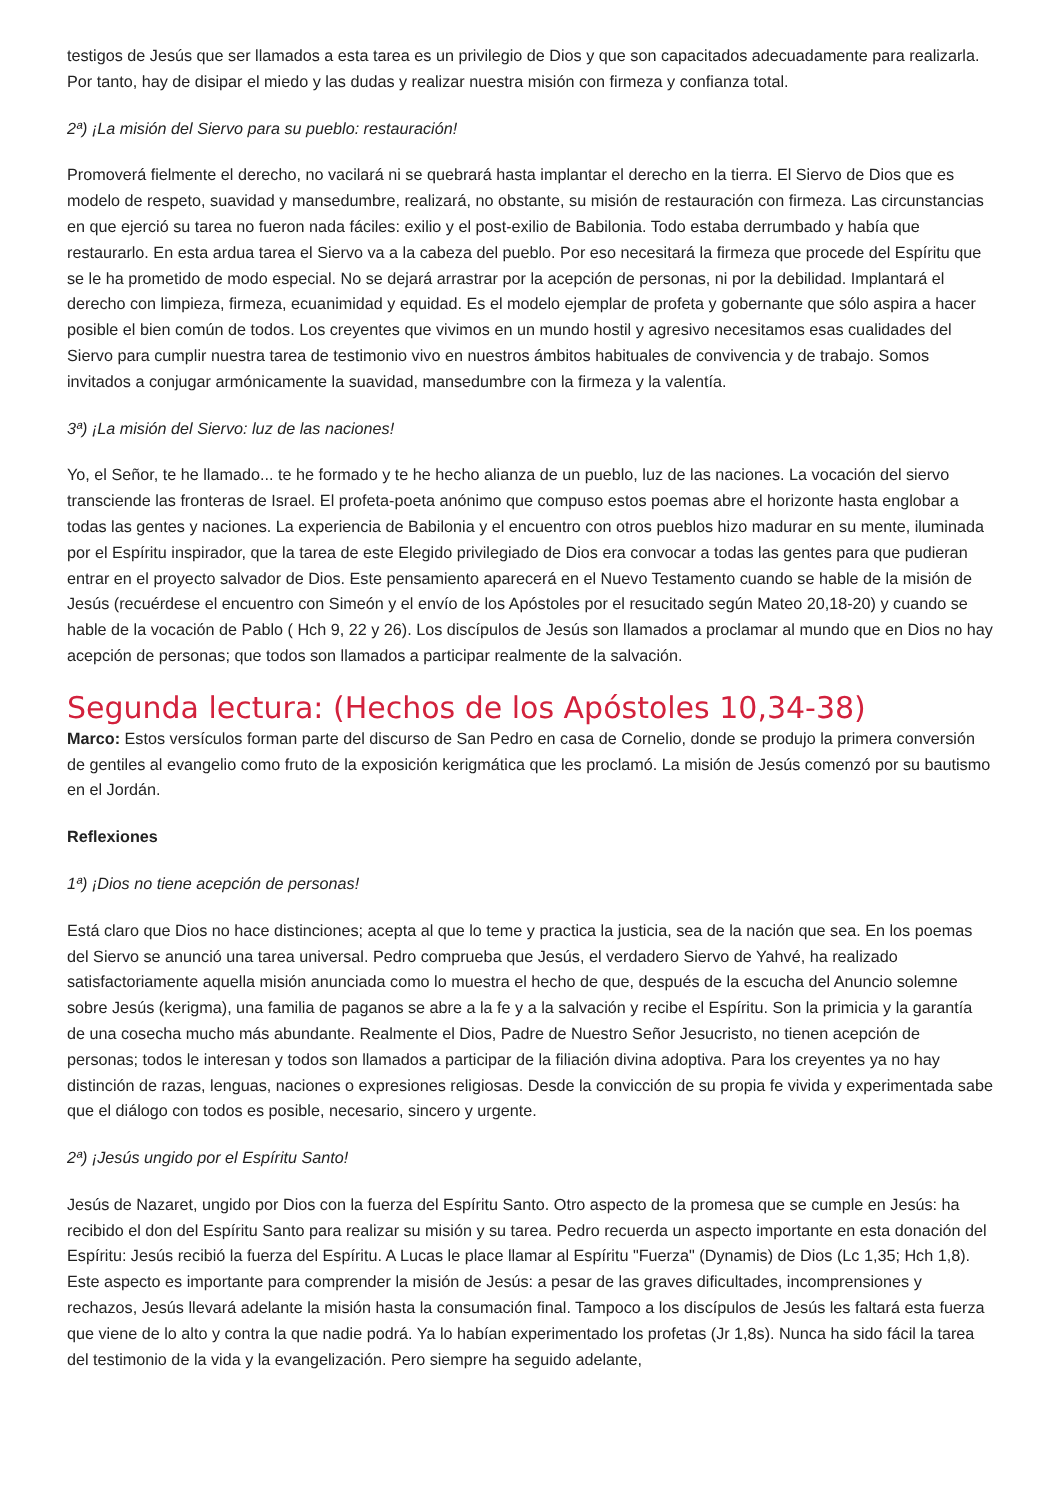testigos de Jesús que ser llamados a esta tarea es un privilegio de Dios y que son capacitados adecuadamente para realizarla. Por tanto, hay de disipar el miedo y las dudas y realizar nuestra misión con firmeza y confianza total.
2ª) ¡La misión del Siervo para su pueblo: restauración!
Promoverá fielmente el derecho, no vacilará ni se quebrará hasta implantar el derecho en la tierra. El Siervo de Dios que es modelo de respeto, suavidad y mansedumbre, realizará, no obstante, su misión de restauración con firmeza. Las circunstancias en que ejerció su tarea no fueron nada fáciles: exilio y el post-exilio de Babilonia. Todo estaba derrumbado y había que restaurarlo. En esta ardua tarea el Siervo va a la cabeza del pueblo. Por eso necesitará la firmeza que procede del Espíritu que se le ha prometido de modo especial. No se dejará arrastrar por la acepción de personas, ni por la debilidad. Implantará el derecho con limpieza, firmeza, ecuanimidad y equidad. Es el modelo ejemplar de profeta y gobernante que sólo aspira a hacer posible el bien común de todos. Los creyentes que vivimos en un mundo hostil y agresivo necesitamos esas cualidades del Siervo para cumplir nuestra tarea de testimonio vivo en nuestros ámbitos habituales de convivencia y de trabajo. Somos invitados a conjugar armónicamente la suavidad, mansedumbre con la firmeza y la valentía.
3ª) ¡La misión del Siervo: luz de las naciones!
Yo, el Señor, te he llamado... te he formado y te he hecho alianza de un pueblo, luz de las naciones. La vocación del siervo transciende las fronteras de Israel. El profeta-poeta anónimo que compuso estos poemas abre el horizonte hasta englobar a todas las gentes y naciones. La experiencia de Babilonia y el encuentro con otros pueblos hizo madurar en su mente, iluminada por el Espíritu inspirador, que la tarea de este Elegido privilegiado de Dios era convocar a todas las gentes para que pudieran entrar en el proyecto salvador de Dios. Este pensamiento aparecerá en el Nuevo Testamento cuando se hable de la misión de Jesús (recuérdese el encuentro con Simeón y el envío de los Apóstoles por el resucitado según Mateo 20,18-20) y cuando se hable de la vocación de Pablo ( Hch 9, 22 y 26). Los discípulos de Jesús son llamados a proclamar al mundo que en Dios no hay acepción de personas; que todos son llamados a participar realmente de la salvación.
Segunda lectura: (Hechos de los Apóstoles 10,34-38)
Marco: Estos versículos forman parte del discurso de San Pedro en casa de Cornelio, donde se produjo la primera conversión de gentiles al evangelio como fruto de la exposición kerigmática que les proclamó. La misión de Jesús comenzó por su bautismo en el Jordán.
Reflexiones
1ª) ¡Dios no tiene acepción de personas!
Está claro que Dios no hace distinciones; acepta al que lo teme y practica la justicia, sea de la nación que sea. En los poemas del Siervo se anunció una tarea universal. Pedro comprueba que Jesús, el verdadero Siervo de Yahvé, ha realizado satisfactoriamente aquella misión anunciada como lo muestra el hecho de que, después de la escucha del Anuncio solemne sobre Jesús (kerigma), una familia de paganos se abre a la fe y a la salvación y recibe el Espíritu. Son la primicia y la garantía de una cosecha mucho más abundante. Realmente el Dios, Padre de Nuestro Señor Jesucristo, no tienen acepción de personas; todos le interesan y todos son llamados a participar de la filiación divina adoptiva. Para los creyentes ya no hay distinción de razas, lenguas, naciones o expresiones religiosas. Desde la convicción de su propia fe vivida y experimentada sabe que el diálogo con todos es posible, necesario, sincero y urgente.
2ª) ¡Jesús ungido por el Espíritu Santo!
Jesús de Nazaret, ungido por Dios con la fuerza del Espíritu Santo. Otro aspecto de la promesa que se cumple en Jesús: ha recibido el don del Espíritu Santo para realizar su misión y su tarea. Pedro recuerda un aspecto importante en esta donación del Espíritu: Jesús recibió la fuerza del Espíritu. A Lucas le place llamar al Espíritu "Fuerza" (Dynamis) de Dios (Lc 1,35; Hch 1,8). Este aspecto es importante para comprender la misión de Jesús: a pesar de las graves dificultades, incomprensiones y rechazos, Jesús llevará adelante la misión hasta la consumación final. Tampoco a los discípulos de Jesús les faltará esta fuerza que viene de lo alto y contra la que nadie podrá. Ya lo habían experimentado los profetas (Jr 1,8s). Nunca ha sido fácil la tarea del testimonio de la vida y la evangelización. Pero siempre ha seguido adelante,